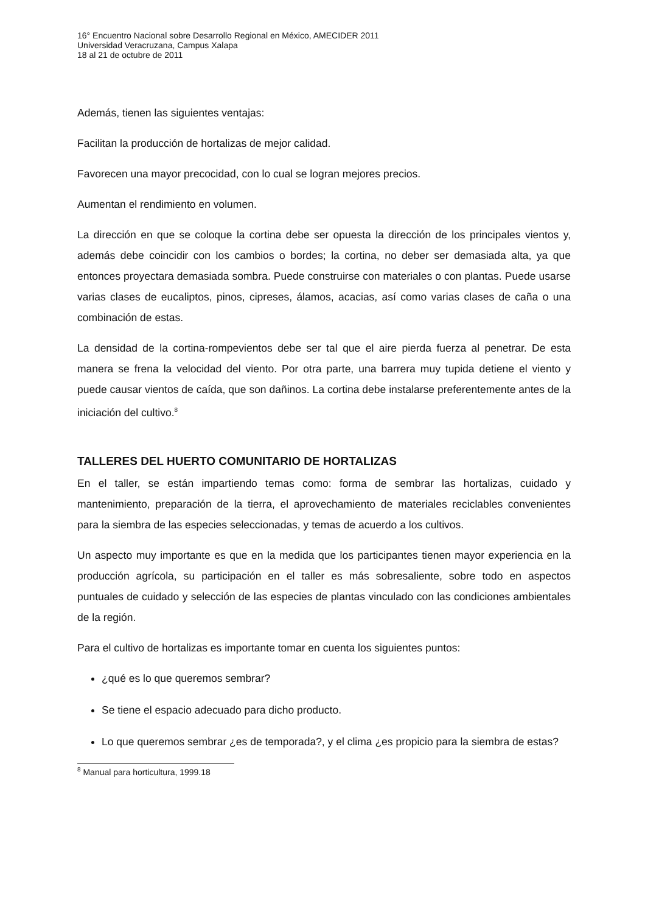16° Encuentro Nacional sobre Desarrollo Regional en México, AMECIDER 2011
Universidad Veracruzana, Campus Xalapa
18 al 21 de octubre de 2011
Además, tienen las siguientes ventajas:
Facilitan la producción de hortalizas de mejor calidad.
Favorecen una mayor precocidad, con lo cual se logran mejores precios.
Aumentan el rendimiento en volumen.
La dirección en que se coloque la cortina debe ser opuesta la dirección de los principales vientos y, además debe coincidir con los cambios o bordes; la cortina, no deber ser demasiada alta, ya que entonces proyectara demasiada sombra. Puede construirse con materiales o con plantas. Puede usarse varias clases de eucaliptos, pinos, cipreses, álamos, acacias, así como varias clases de caña o una combinación de estas.
La densidad de la cortina-rompevientos debe ser tal que el aire pierda fuerza al penetrar. De esta manera se frena la velocidad del viento. Por otra parte, una barrera muy tupida detiene el viento y puede causar vientos de caída, que son dañinos. La cortina debe instalarse preferentemente antes de la iniciación del cultivo.<sup>8</sup>
TALLERES DEL HUERTO COMUNITARIO DE HORTALIZAS
En el taller, se están impartiendo temas como: forma de sembrar las hortalizas, cuidado y mantenimiento, preparación de la tierra, el aprovechamiento de materiales reciclables convenientes para la siembra de las especies seleccionadas, y temas de acuerdo a los cultivos.
Un aspecto muy importante es que en la medida que los participantes tienen mayor experiencia en la producción agrícola, su participación en el taller es más sobresaliente, sobre todo en aspectos puntuales de cuidado y selección de las especies de plantas vinculado con las condiciones ambientales de la región.
Para el cultivo de hortalizas es importante tomar en cuenta los siguientes puntos:
¿qué es lo que queremos sembrar?
Se tiene el espacio adecuado para dicho producto.
Lo que queremos sembrar ¿es de temporada?, y el clima ¿es propicio para la siembra de estas?
<sup>8</sup> Manual para horticultura, 1999.18